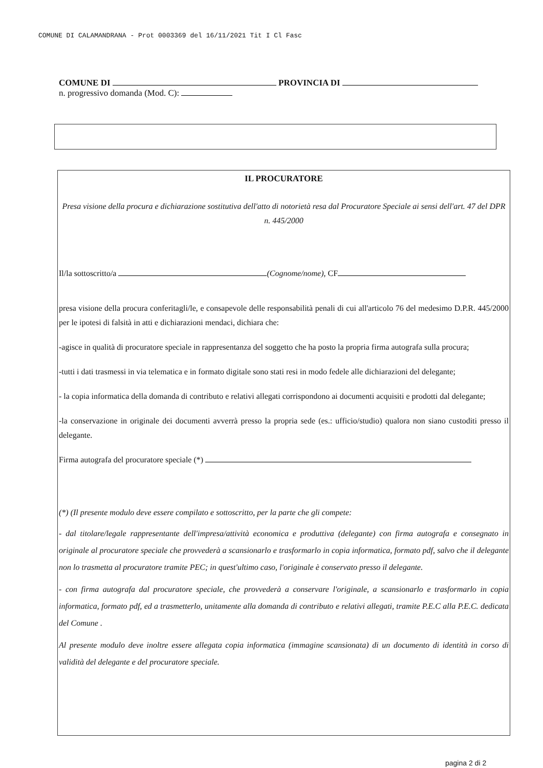COMUNE DI CALAMANDRANA - Prot 0003369 del 16/11/2021 Tit I Cl Fasc
COMUNE DI PROVINCIA DI
n. progressivo domanda (Mod. C):
IL PROCURATORE
Presa visione della procura e dichiarazione sostitutiva dell'atto di notorietà resa dal Procuratore Speciale ai sensi dell'art. 47 del DPR n. 445/2000
Il/la sottoscritto/a (Cognome/nome), CF
presa visione della procura conferitagli/le, e consapevole delle responsabilità penali di cui all'articolo 76 del medesimo D.P.R. 445/2000 per le ipotesi di falsità in atti e dichiarazioni mendaci, dichiara che:
-agisce in qualità di procuratore speciale in rappresentanza del soggetto che ha posto la propria firma autografa sulla procura;
-tutti i dati trasmessi in via telematica e in formato digitale sono stati resi in modo fedele alle dichiarazioni del delegante;
- la copia informatica della domanda di contributo e relativi allegati corrispondono ai documenti acquisiti e prodotti dal delegante;
-la conservazione in originale dei documenti avverrà presso la propria sede (es.: ufficio/studio) qualora non siano custoditi presso il delegante.
Firma autografa del procuratore speciale (*)
(*) (Il presente modulo deve essere compilato e sottoscritto, per la parte che gli compete:
- dal titolare/legale rappresentante dell'impresa/attività economica e produttiva (delegante) con firma autografa e consegnato in originale al procuratore speciale che provvederà a scansionarlo e trasformarlo in copia informatica, formato pdf, salvo che il delegante non lo trasmetta al procuratore tramite PEC; in quest'ultimo caso, l'originale è conservato presso il delegante.
- con firma autografa dal procuratore speciale, che provvederà a conservare l'originale, a scansionarlo e trasformarlo in copia informatica, formato pdf, ed a trasmetterlo, unitamente alla domanda di contributo e relativi allegati, tramite P.E.C alla P.E.C. dedicata del Comune .
Al presente modulo deve inoltre essere allegata copia informatica (immagine scansionata) di un documento di identità in corso di validità del delegante e del procuratore speciale.
pagina 2 di 2